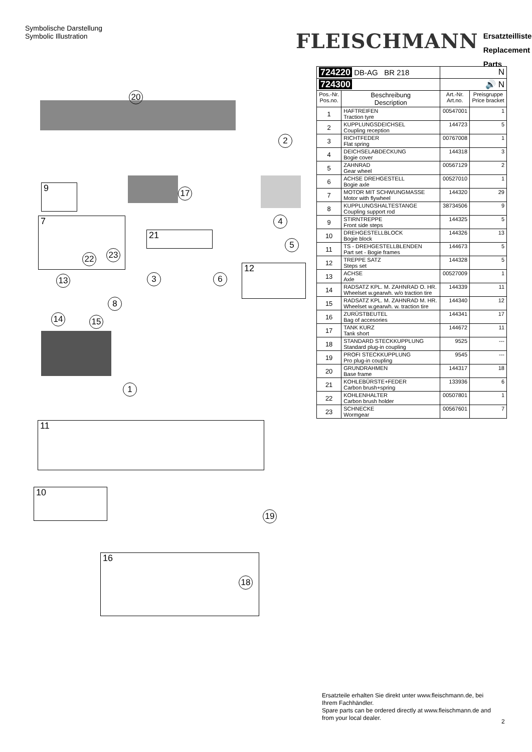Symbolische Darstellung
Symbolic Illustration
FLEISCHMANN
Ersatzteilliste
Replacement Parts
20
2
9 17
4
7
22 23
21
5
12
13 3 6
8
14 15
1
11
10
19
16
18
| 724220 DB-AG BR 218 | | N | |
| 724300 | | 🔊 N | |
| Pos.-Nr. Pos.no. | Beschreibung Description | Art.-Nr. Art.no. | Preisgruppe Price bracket |
| 1 | HAFTREIFEN Traction tyre | 00547001 | 1 |
| 2 | KUPPLUNGSDEICHSEL Coupling reception | 144723 | 5 |
| 3 | RICHTFEDER Flat spring | 00767008 | 1 |
| 4 | DEICHSELABDECKUNG Bogie cover | 144318 | 3 |
| 5 | ZAHNRAD Gear wheel | 00567129 | 2 |
| 6 | ACHSE DREHGESTELL Bogie axle | 00527010 | 1 |
| 7 | MOTOR MIT SCHWUNGMASSE Motor with flywheel | 144320 | 29 |
| 8 | KUPPLUNGSHALTESTANGE Coupling support rod | 38734506 | 9 |
| 9 | STIRNTREPPE Front side steps | 144325 | 5 |
| 10 | DREHGESTELLBLOCK Bogie block | 144326 | 13 |
| 11 | TS - DREHGESTELLBLENDEN Part set - Bogie frames | 144673 | 5 |
| 12 | TREPPE SATZ Steps set | 144328 | 5 |
| 13 | ACHSE Axle | 00527009 | 1 |
| 14 | RADSATZ KPL. M. ZAHNRAD O. HR. Wheelset w.gearwh. w/o traction tire | 144339 | 11 |
| 15 | RADSATZ KPL. M. ZAHNRAD M. HR. Wheelset w.gearwh. w. traction tire | 144340 | 12 |
| 16 | ZURÜSTBEUTEL Bag of accesories | 144341 | 17 |
| 17 | TANK KURZ Tank short | 144672 | 11 |
| 18 | STANDARD STECKKUPPLUNG Standard plug-in coupling | 9525 | --- |
| 19 | PROFI STECKKUPPLUNG Pro plug-in coupling | 9545 | --- |
| 20 | GRUNDRAHMEN Base frame | 144317 | 18 |
| 21 | KOHLEBÜRSTE+FEDER Carbon brush+spring | 133936 | 6 |
| 22 | KOHLENHALTER Carbon brush holder | 00507801 | 1 |
| 23 | SCHNECKE Wormgear | 00567601 | 7 |
Ersatzteile erhalten Sie direkt unter www.fleischmann.de, bei Ihrem Fachhändler.
Spare parts can be ordered directly at www.fleischmann.de and from your local dealer.
2